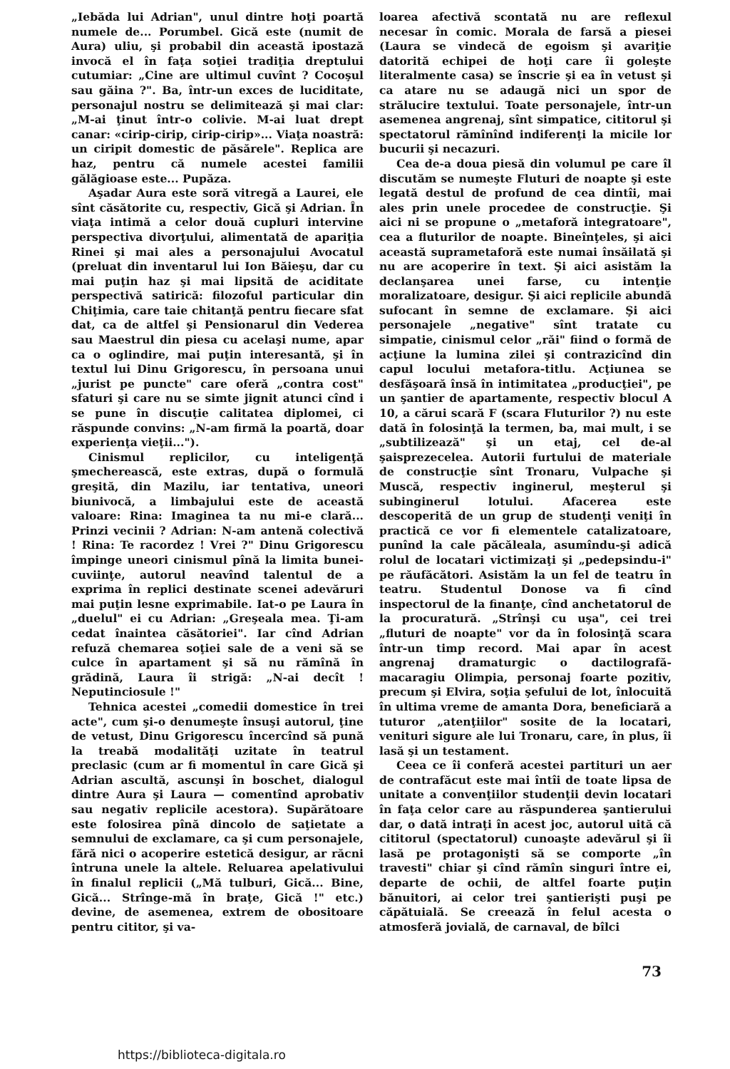„Iebăda lui Adrian", unul dintre hoţi poartă numele de... Porumbel. Gică este (numit de Aura) uliu, şi probabil din această ipostază invocă el în faţa soţiei tradiţia dreptului cutumiar: „Cine are ultimul cuvînt ? Cocoşul sau găina ?". Ba, într-un exces de luciditate, personajul nostru se delimitează şi mai clar: „M-ai ţinut într-o colivie. M-ai luat drept canar: «cirip-cirip, cirip-cirip»... Viaţa noastră: un ciripit domestic de păsărele". Replica are haz, pentru că numele acestei familii gălăgioase este... Pupăza.
Aşadar Aura este soră vitregă a Laurei, ele sînt căsătorite cu, respectiv, Gică şi Adrian. În viaţa intimă a celor două cupluri intervine perspectiva divorţului, alimentată de apariţia Rinei şi mai ales a personajului Avocatul (preluat din inventarul lui Ion Băieşu, dar cu mai puţin haz şi mai lipsită de aciditate perspectivă satirică: filozoful particular din Chiţimia, care taie chitanţă pentru fiecare sfat dat, ca de altfel şi Pensionarul din Vederea sau Maestrul din piesa cu acelaşi nume, apar ca o oglindire, mai puţin interesantă, şi în textul lui Dinu Grigorescu, în persoana unui „jurist pe puncte" care oferă „contra cost" sfaturi şi care nu se simte jignit atunci cînd i se pune în discuţie calitatea diplomei, ci răspunde convins: „N-am firmă la poartă, doar experienţa vieţii...").
Cinismul replicilor, cu inteligenţă şmecherească, este extras, după o formulă greşită, din Mazilu, iar tentativa, uneori biunivocă, a limbajului este de această valoare: Rina: Imaginea ta nu mi-e clară... Prinzi vecinii ? Adrian: N-am antenă colectivă ! Rina: Te racordez ! Vrei ?" Dinu Grigorescu împinge uneori cinismul pînă la limita bunei-cuviinţe, autorul neavînd talentul de a exprima în replici destinate scenei adevăruri mai puţin lesne exprimabile. Iat-o pe Laura în „duelul" ei cu Adrian: „Greşeala mea. Ţi-am cedat înaintea căsătoriei". Iar cînd Adrian refuză chemarea soţiei sale de a veni să se culce în apartament şi să nu rămînă în grădină, Laura îi strigă: „N-ai decît ! Neputinciosule !"
Tehnica acestei „comedii domestice în trei acte", cum şi-o denumeşte însuşi autorul, ţine de vetust, Dinu Grigorescu încercînd să pună la treabă modalităţi uzitate în teatrul preclasic (cum ar fi momentul în care Gică şi Adrian ascultă, ascunşi în boschet, dialogul dintre Aura şi Laura — comentînd aprobativ sau negativ replicile acestora). Supărătoare este folosirea pînă dincolo de saţietate a semnului de exclamare, ca şi cum personajele, fără nici o acoperire estetică desigur, ar răcni întruna unele la altele. Reluarea apelativului în finalul replicii („Mă tulburi, Gică... Bine, Gică... Strînge-mă în braţe, Gică !" etc.) devine, de asemenea, extrem de obositoare pentru cititor, şi va-
loarea afectivă scontată nu are reflexul necesar în comic. Morala de farsă a piesei (Laura se vindecă de egoism şi avariţie datorită echipei de hoţi care îi goleşte literalmente casa) se înscrie şi ea în vetust şi ca atare nu se adaugă nici un spor de strălucire textului. Toate personajele, într-un asemenea angrenaj, sînt simpatice, cititorul şi spectatorul rămînînd indiferenţi la micile lor bucurii şi necazuri.
Cea de-a doua piesă din volumul pe care îl discutăm se numeşte Fluturi de noapte şi este legată destul de profund de cea dintîi, mai ales prin unele procedee de construcţie. Şi aici ni se propune o „metaforă integratoare", cea a fluturilor de noapte. Bineînţeles, şi aici această suprametaforă este numai însăilată şi nu are acoperire în text. Şi aici asistăm la declanşarea unei farse, cu intenţie moralizatoare, desigur. Şi aici replicile abundă sufocant în semne de exclamare. Şi aici personajele „negative" sînt tratate cu simpatie, cinismul celor „răi" fiind o formă de acţiune la lumina zilei şi contrazicînd din capul locului metafora-titlu. Acţiunea se desfăşoară însă în intimitatea „producţiei", pe un şantier de apartamente, respectiv blocul A 10, a cărui scară F (scara Fluturilor ?) nu este dată în folosinţă la termen, ba, mai mult, i se „subtilizează" şi un etaj, cel de-al şaisprezecelea. Autorii furtului de materiale de construcţie sînt Tronaru, Vulpache şi Muscă, respectiv inginerul, meşterul şi subinginerul lotului. Afacerea este descoperită de un grup de studenţi veniţi în practică ce vor fi elementele catalizatoare, punînd la cale păcăleala, asumîndu-şi adică rolul de locatari victimizaţi şi „pedepsindu-i" pe răufăcători. Asistăm la un fel de teatru în teatru. Studentul Donose va fi cînd inspectorul de la finanţe, cînd anchetatorul de la procuratură. „Strînşi cu uşa", cei trei „fluturi de noapte" vor da în folosinţă scara într-un timp record. Mai apar în acest angrenaj dramaturgic o dactilografă-macaragiu Olimpia, personaj foarte pozitiv, precum şi Elvira, soţia şefului de lot, înlocuită în ultima vreme de amanta Dora, beneficiară a tuturor „atenţiilor" sosite de la locatari, venituri sigure ale lui Tronaru, care, în plus, îi lasă şi un testament.
Ceea ce îi conferă acestei partituri un aer de contrafăcut este mai întîi de toate lipsa de unitate a convenţiilor studenţii devin locatari în faţa celor care au răspunderea şantierului dar, o dată intraţi în acest joc, autorul uită că cititorul (spectatorul) cunoaşte adevărul şi îi lasă pe protagonişti să se comporte „în travesti" chiar şi cînd rămîn singuri între ei, departe de ochii, de altfel foarte puţin bănuitori, ai celor trei şantierişti puşi pe căpătuială. Se creează în felul acesta o atmosferă jovială, de carnaval, de bîlci
73
https://biblioteca-digitala.ro